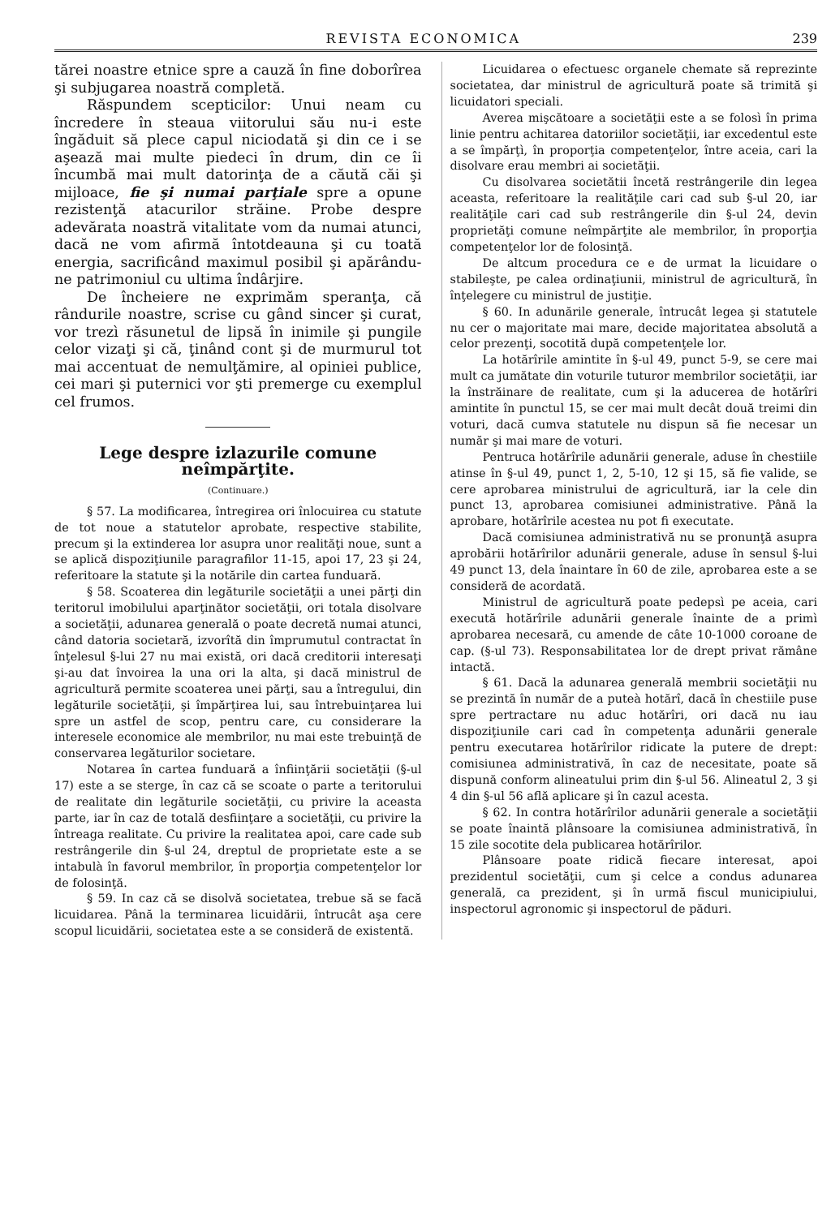REVISTA ECONOMICA 239
tărei noastre etnice spre a cauză în fine doborîrea şi subjugarea noastră completă.
Răspundem scepticilor: Unui neam cu încredere în steaua viitorului său nu-i este îngăduit să plece capul niciodată şi din ce i se aşează mai multe piedeci în drum, din ce îi încumbă mai mult datorinţa de a căută căi şi mijloace, fie şi numai parţiale spre a opune rezistenţă atacurilor străine. Probe despre adevărata noastră vitalitate vom da numai atunci, dacă ne vom afirmă întotdeauna şi cu toată energia, sacrificând maximul posibil şi apărându-ne patrimoniul cu ultima îndârjire.
De încheiere ne exprimăm speranţa, că rândurile noastre, scrise cu gând sincer şi curat, vor trezì răsunetul de lipsă în inimile şi pungile celor vizaţi şi că, ţinând cont şi de murmurul tot mai accentuat de nemulţămire, al opiniei publice, cei mari şi puternici vor şti premerge cu exemplul cel frumos.
Lege despre izlazurile comune neîmpărţite.
(Continuare.)
§ 57. La modificarea, întregirea ori înlocuirea cu statute de tot noue a statutelor aprobate, respective stabilite, precum şi la extinderea lor asupra unor realităţi noue, sunt a se aplică dispoziţiunile paragrafilor 11-15, apoi 17, 23 şi 24, referitoare la statute şi la notările din cartea funduară.
§ 58. Scoaterea din legăturile societăţii a unei părţi din teritorul imobilului aparţinător societăţii, ori totala disolvare a societăţii, adunarea generală o poate decretă numai atunci, când datoria societară, izvorîtă din împrumutul contractat în înţelesul §-lui 27 nu mai există, ori dacă creditorii interesaţi şi-au dat învoirea la una ori la alta, şi dacă ministrul de agricultură permite scoaterea unei părţi, sau a întregului, din legăturile societăţii, şi împărţirea lui, sau întrebuinţarea lui spre un astfel de scop, pentru care, cu considerare la interesele economice ale membrilor, nu mai este trebuinţă de conservarea legăturilor societare.
Notarea în cartea funduară a înfiinţării societăţii (§-ul 17) este a se sterge, în caz că se scoate o parte a teritorului de realitate din legăturile societăţii, cu privire la aceasta parte, iar în caz de totală desfiinţare a societăţii, cu privire la întreaga realitate. Cu privire la realitatea apoi, care cade sub restrângerile din §-ul 24, dreptul de proprietate este a se intabulà în favorul membrilor, în proporţia competenţelor lor de folosinţă.
§ 59. In caz că se disolvă societatea, trebue să se facă licuidarea. Până la terminarea licuidării, întrucât aşa cere scopul licuidării, societatea este a se consideră de existentă.
Licuidarea o efectuesc organele chemate să reprezinte societatea, dar ministrul de agricultură poate să trimită şi licuidatori speciali.
Averea mişcătoare a societăţii este a se folosì în prima linie pentru achitarea datoriilor societăţii, iar excedentul este a se împărţì, în proporţia competenţelor, între aceia, cari la disolvare erau membri ai societăţii.
Cu disolvarea societătii încetă restrângerile din legea aceasta, referitoare la realităţile cari cad sub §-ul 20, iar realităţile cari cad sub restrângerile din §-ul 24, devin proprietăţi comune neîmpărţite ale membrilor, în proporţia competenţelor lor de folosinţă.
De altcum procedura ce e de urmat la licuidare o stabileşte, pe calea ordinaţiunii, ministrul de agricultură, în înţelegere cu ministrul de justiţie.
§ 60. In adunările generale, întrucât legea şi statutele nu cer o majoritate mai mare, decide majoritatea absolută a celor prezenţi, socotită după competenţele lor.
La hotărîrile amintite în §-ul 49, punct 5-9, se cere mai mult ca jumătate din voturile tuturor membrilor societăţii, iar la înstrăinare de realitate, cum şi la aducerea de hotărîri amintite în punctul 15, se cer mai mult decât două treimi din voturi, dacă cumva statutele nu dispun să fie necesar un număr şi mai mare de voturi.
Pentruca hotărîrile adunării generale, aduse în chestiile atinse în §-ul 49, punct 1, 2, 5-10, 12 şi 15, să fie valide, se cere aprobarea ministrului de agricultură, iar la cele din punct 13, aprobarea comisiunei administrative. Până la aprobare, hotărîrile acestea nu pot fi executate.
Dacă comisiunea administrativă nu se pronunţă asupra aprobării hotărîrilor adunării generale, aduse în sensul §-lui 49 punct 13, dela înaintare în 60 de zile, aprobarea este a se consideră de acordată.
Ministrul de agricultură poate pedepsì pe aceia, cari execută hotărîrile adunării generale înainte de a primì aprobarea necesară, cu amende de câte 10-1000 coroane de cap. (§-ul 73). Responsabilitatea lor de drept privat rămâne intactă.
§ 61. Dacă la adunarea generală membrii societăţii nu se prezintă în număr de a puteà hotărî, dacă în chestiile puse spre pertractare nu aduc hotărîri, ori dacă nu iau dispoziţiunile cari cad în competenţa adunării generale pentru executarea hotărîrilor ridicate la putere de drept: comisiunea administrativă, în caz de necesitate, poate să dispună conform alineatului prim din §-ul 56. Alineatul 2, 3 şi 4 din §-ul 56 află aplicare şi în cazul acesta.
§ 62. In contra hotărîrilor adunării generale a societăţii se poate înaintă plânsoare la comisiunea administrativă, în 15 zile socotite dela publicarea hotărîrilor.
Plânsoare poate ridică fiecare interesat, apoi prezidentul societăţii, cum şi celce a condus adunarea generală, ca prezident, şi în urmă fiscul municipiului, inspectorul agronomic şi inspectorul de păduri.